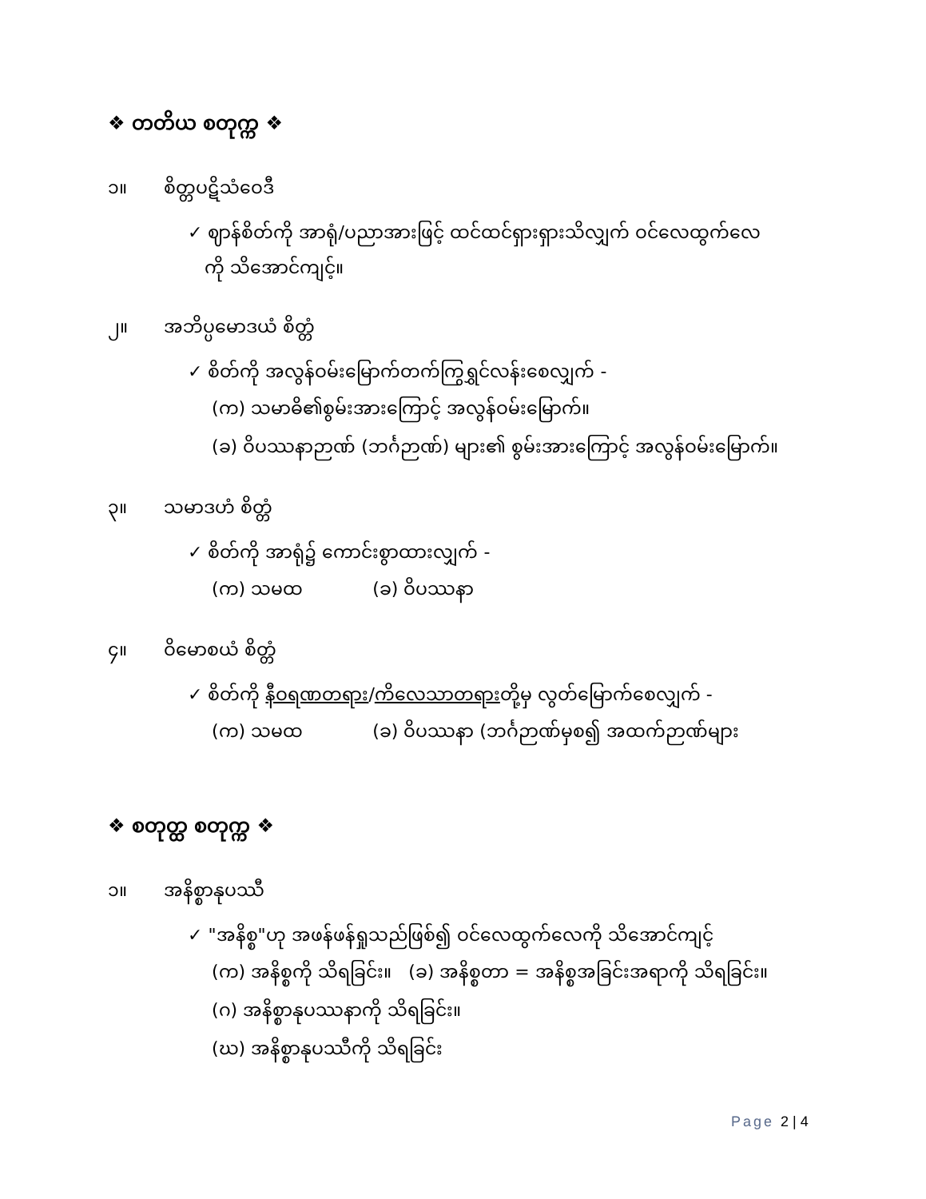❖ တတိယ စတုက္က ❖
၁။ စိတ္တပဋိသံဝေဒီ
✓ ဈာန်စိတ်ကို အာရုံ/ပညာအားဖြင့် ထင်ထင်ရှားရှားသိလျှက် ဝင်လေထွက်လေ
ကို သိအောင်ကျင့်။
၂။ အဘိပ္ပမောဒယံ စိတ္တံ
✓ စိတ်ကို အလွန်ဝမ်းမြောက်တက်ကြွရွှင်လန်းစေလျှက် -
(က) သမာဓိ၏စွမ်းအားကြောင့် အလွန်ဝမ်းမြောက်။
(ခ) ဝိပဿနာဉာဏ် (ဘင်္ဂဉာဏ်) များ၏ စွမ်းအားကြောင့် အလွန်ဝမ်းမြောက်။
၃။ သမာဒဟံ စိတ္တံ
✓ စိတ်ကို အာရုံ၌ ကောင်းစွာထားလျှက် -
(က) သမထ (ခ) ဝိပဿနာ
၄။ ဝိမောစယံ စိတ္တံ
✓ စိတ်ကို နီဝရဏတရား/ကိလေသာတရားတို့မှ လွတ်မြောက်စေလျှက် -
(က) သမထ (ခ) ဝိပဿနာ (ဘင်္ဂဉာဏ်မှစ၍ အထက်ဉာဏ်များ
❖ စတုတ္ထ စတုက္က ❖
၁။ အနိစ္စာနုပဿီ
✓ "အနိစ္စ"ဟု အဖန်ဖန်ရှုသည်ဖြစ်၍ ဝင်လေထွက်လေကို သိအောင်ကျင့်
(က) အနိစ္စကို သိရခြင်း။ (ခ) အနိစ္စတာ = အနိစ္စအခြင်းအရာကို သိရခြင်း။
(ဂ) အနိစ္စာနုပဿနာကို သိရခြင်း။
(ဃ) အနိစ္စာနုပဿီကို သိရခြင်း
Page 2 | 4